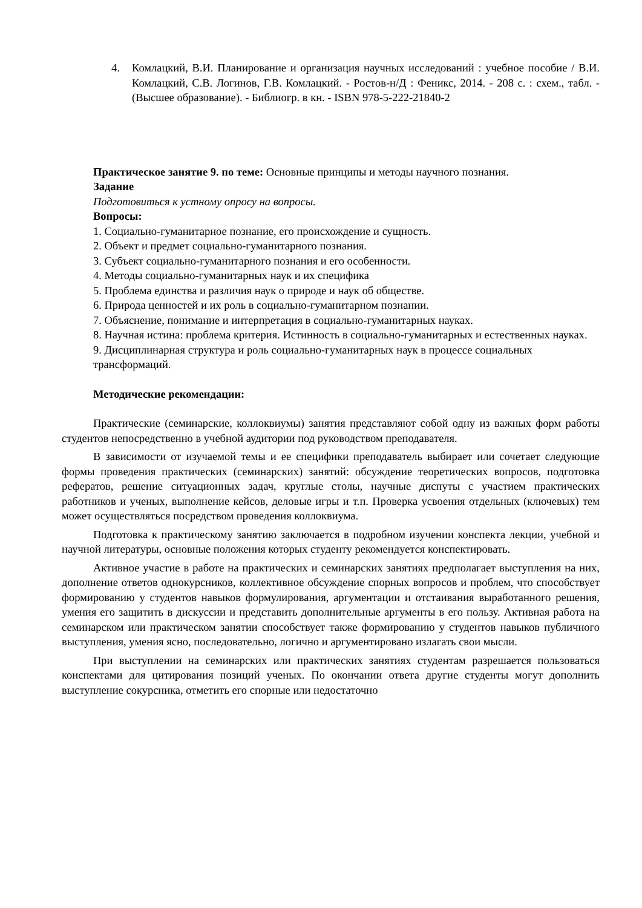4. Комлацкий, В.И. Планирование и организация научных исследований : учебное пособие / В.И. Комлацкий, С.В. Логинов, Г.В. Комлацкий. - Ростов-н/Д : Феникс, 2014. - 208 с. : схем., табл. - (Высшее образование). - Библиогр. в кн. - ISBN 978-5-222-21840-2
Практическое занятие 9. по теме: Основные принципы и методы научного познания.
Задание
Подготовиться к устному опросу на вопросы.
Вопросы:
1. Социально-гуманитарное познание, его происхождение и сущность.
2. Объект и предмет социально-гуманитарного познания.
3. Субъект социально-гуманитарного познания и его особенности.
4. Методы социально-гуманитарных наук и их специфика
5. Проблема единства и различия наук о природе и наук об обществе.
6. Природа ценностей и их роль в социально-гуманитарном познании.
7. Объяснение, понимание и интерпретация в социально-гуманитарных науках.
8. Научная истина: проблема критерия. Истинность в социально-гуманитарных и естественных науках.
9. Дисциплинарная структура и роль социально-гуманитарных наук в процессе социальных трансформаций.
Методические рекомендации:
Практические (семинарские, коллоквиумы) занятия представляют собой одну из важных форм работы студентов непосредственно в учебной аудитории под руководством преподавателя.
В зависимости от изучаемой темы и ее специфики преподаватель выбирает или сочетает следующие формы проведения практических (семинарских) занятий: обсуждение теоретических вопросов, подготовка рефератов, решение ситуационных задач, круглые столы, научные диспуты с участием практических работников и ученых, выполнение кейсов, деловые игры и т.п. Проверка усвоения отдельных (ключевых) тем может осуществляться посредством проведения коллоквиума.
Подготовка к практическому занятию заключается в подробном изучении конспекта лекции, учебной и научной литературы, основные положения которых студенту рекомендуется конспектировать.
Активное участие в работе на практических и семинарских занятиях предполагает выступления на них, дополнение ответов однокурсников, коллективное обсуждение спорных вопросов и проблем, что способствует формированию у студентов навыков формулирования, аргументации и отстаивания выработанного решения, умения его защитить в дискуссии и представить дополнительные аргументы в его пользу. Активная работа на семинарском или практическом занятии способствует также формированию у студентов навыков публичного выступления, умения ясно, последовательно, логично и аргументировано излагать свои мысли.
При выступлении на семинарских или практических занятиях студентам разрешается пользоваться конспектами для цитирования позиций ученых. По окончании ответа другие студенты могут дополнить выступление сокурсника, отметить его спорные или недостаточно